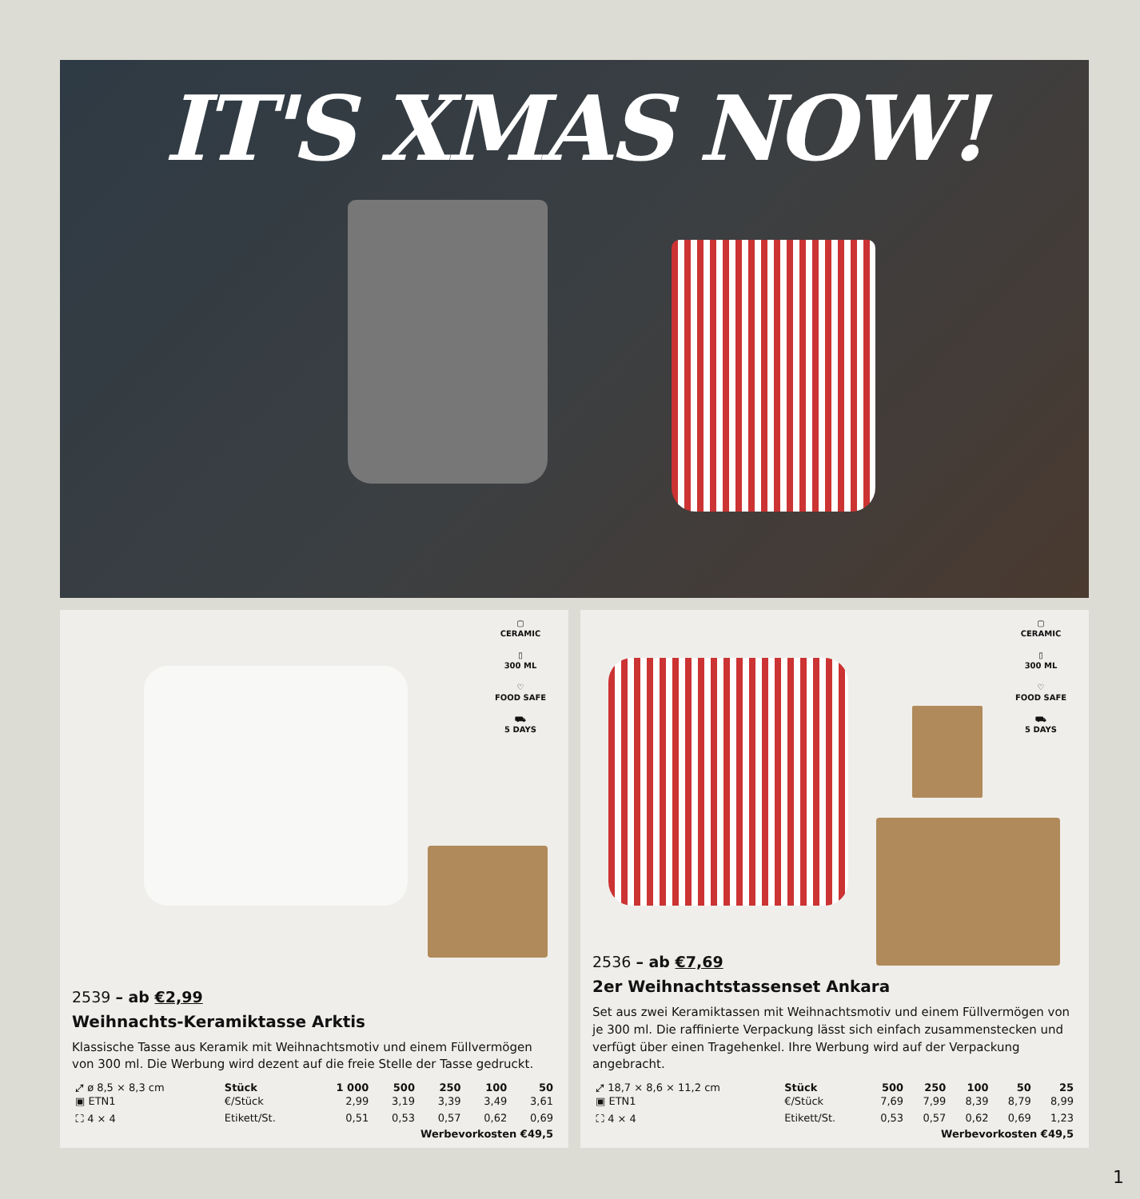IT'S XMAS NOW!
▢
CERAMIC
▯
300 ML
♡
FOOD SAFE
⛟
5 DAYS
2539 – ab €2,99
Weihnachts-Keramiktasse Arktis
Klassische Tasse aus Keramik mit Weihnachtsmotiv und einem Füllvermögen von 300 ml. Die Werbung wird dezent auf die freie Stelle der Tasse gedruckt.
| ⤢ ø 8,5 × 8,3 cm | Stück | 1 000 | 500 | 250 | 100 | 50 |
| ▣ ETN1 | €/Stück | 2,99 | 3,19 | 3,39 | 3,49 | 3,61 |
| ⛶ 4 × 4 | Etikett/St. | 0,51 | 0,53 | 0,57 | 0,62 | 0,69 |
| Werbevorkosten €49,5 | | | | | | |
▢
CERAMIC
▯
300 ML
♡
FOOD SAFE
⛟
5 DAYS
2536 – ab €7,69
2er Weihnachtstassenset Ankara
Set aus zwei Keramiktassen mit Weihnachtsmotiv und einem Füllvermögen von je 300 ml. Die raffinierte Verpackung lässt sich einfach zusammenstecken und verfügt über einen Tragehenkel. Ihre Werbung wird auf der Verpackung angebracht.
| ⤢ 18,7 × 8,6 × 11,2 cm | Stück | 500 | 250 | 100 | 50 | 25 |
| ▣ ETN1 | €/Stück | 7,69 | 7,99 | 8,39 | 8,79 | 8,99 |
| ⛶ 4 × 4 | Etikett/St. | 0,53 | 0,57 | 0,62 | 0,69 | 1,23 |
| Werbevorkosten €49,5 | | | | | | |
1